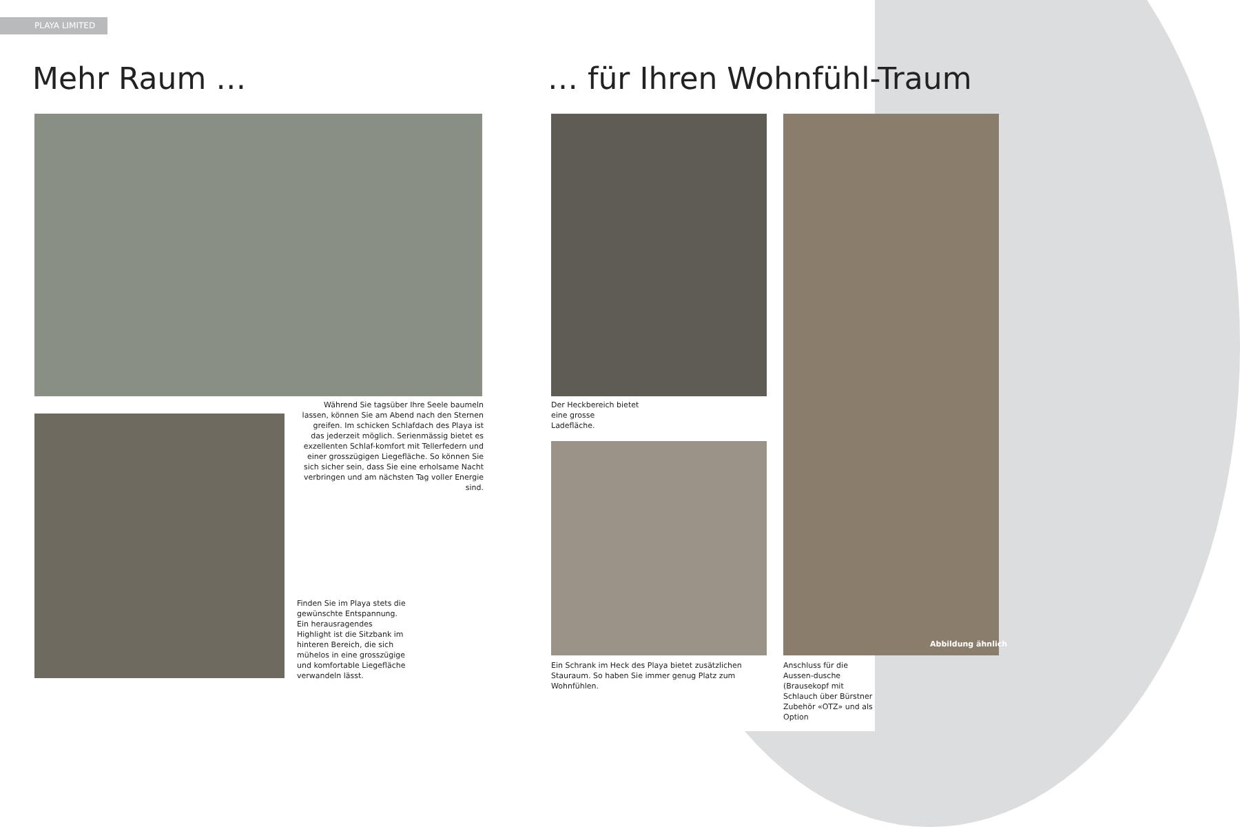PLAYA LIMITED
Mehr Raum … … für Ihren Wohnfühl-Traum
Während Sie tagsüber Ihre Seele baumeln lassen, können Sie am Abend nach den Sternen greifen. Im schicken Schlafdach des Playa ist das jederzeit möglich. Serienmässig bietet es exzellenten Schlaf-komfort mit Tellerfedern und einer grosszügigen Liegefläche. So können Sie sich sicher sein, dass Sie eine erholsame Nacht verbringen und am nächsten Tag voller Energie sind.
Finden Sie im Playa stets die gewünschte Entspannung. Ein herausragendes Highlight ist die Sitzbank im hinteren Bereich, die sich mühelos in eine grosszügige und komfortable Liegefläche verwandeln lässt.
Der Heckbereich bietet eine grosse Ladefläche.
Ein Schrank im Heck des Playa bietet zusätzlichen Stauraum. So haben Sie immer genug Platz zum Wohnfühlen.
Abbildung ähnlich
Anschluss für die Aussen-dusche (Brausekopf mit Schlauch über Bürstner Zubehör «OTZ» und als Option